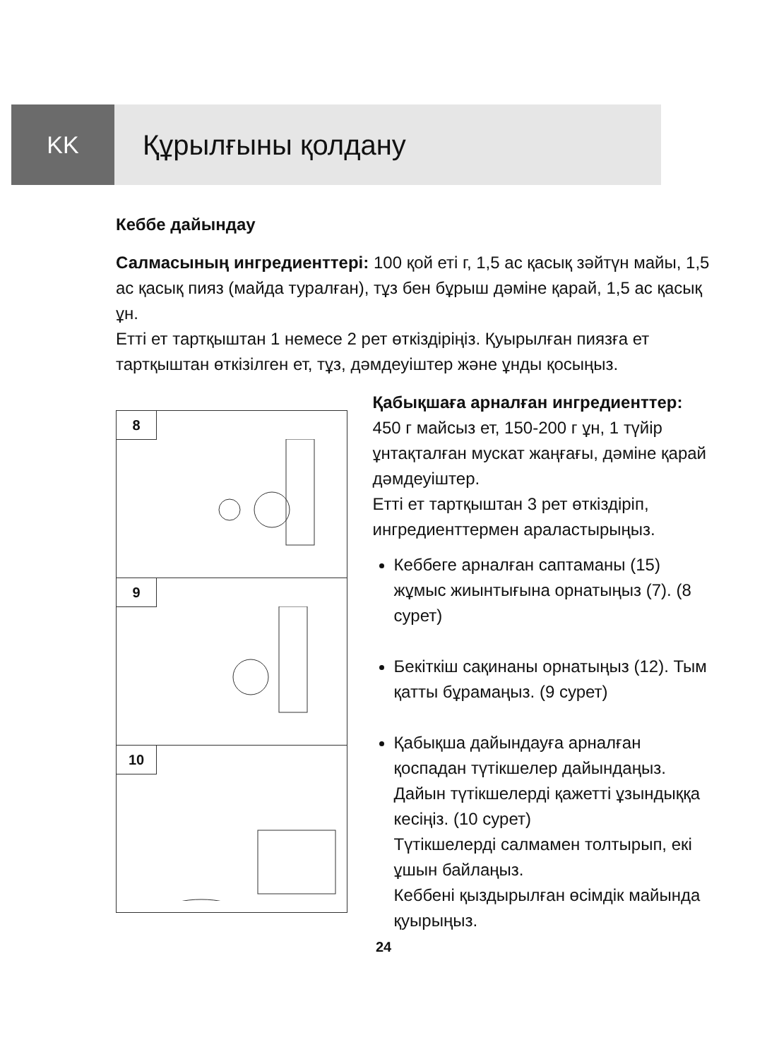KK
Құрылғыны қолдану
Кеббе дайындау
Салмасының ингредиенттері: 100 қой еті г, 1,5 ас қасық зәйтүн майы, 1,5 ас қасық пияз (майда туралған), тұз бен бұрыш дәміне қарай, 1,5 ас қасық ұн.
Етті ет тартқыштан 1 немесе 2 рет өткіздіріңіз. Қуырылған пиязға ет тартқыштан өткізілген ет, тұз, дәмдеуіштер және ұнды қосыңыз.
8
9
10
Қабықшаға арналған ингредиенттер:
450 г майсыз ет, 150-200 г ұн, 1 түйір ұнтақталған мускат жаңғағы, дәміне қарай дәмдеуіштер.
Етті ет тартқыштан 3 рет өткіздіріп, ингредиенттермен араластырыңыз.
Кеббеге арналған саптаманы (15) жұмыс жиынтығына орнатыңыз (7). (8 сурет)
Бекіткіш сақинаны орнатыңыз (12). Тым қатты бұрамаңыз. (9 сурет)
Қабықша дайындауға арналған қоспадан түтікшелер дайындаңыз. Дайын түтікшелерді қажетті ұзындыққа кесіңіз. (10 сурет)
Түтікшелерді салмамен толтырып, екі ұшын байлаңыз.
Кеббені қыздырылған өсімдік майында қуырыңыз.
24